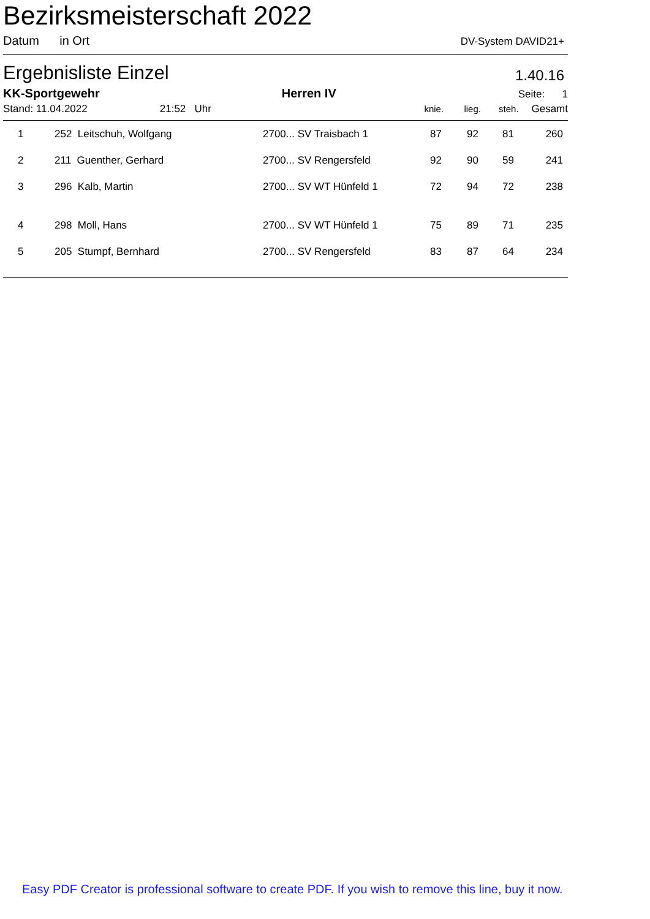Bezirksmeisterschaft 2022
Datum in Ort DV-System DAVID21+
Ergebnisliste Einzel 1.40.16
KK-Sportgewehr Herren IV Seite: 1
Stand: 11.04.2022 21:52 Uhr knie. lieg. steh. Gesamt
| 1 | 252 Leitschuh, Wolfgang | 2700... SV Traisbach 1 | 87 | 92 | 81 | 260 |
| 2 | 211 Guenther, Gerhard | 2700... SV Rengersfeld | 92 | 90 | 59 | 241 |
| 3 | 296 Kalb, Martin | 2700... SV WT Hünfeld 1 | 72 | 94 | 72 | 238 |
| 4 | 298 Moll, Hans | 2700... SV WT Hünfeld 1 | 75 | 89 | 71 | 235 |
| 5 | 205 Stumpf, Bernhard | 2700... SV Rengersfeld | 83 | 87 | 64 | 234 |
Easy PDF Creator is professional software to create PDF. If you wish to remove this line, buy it now.